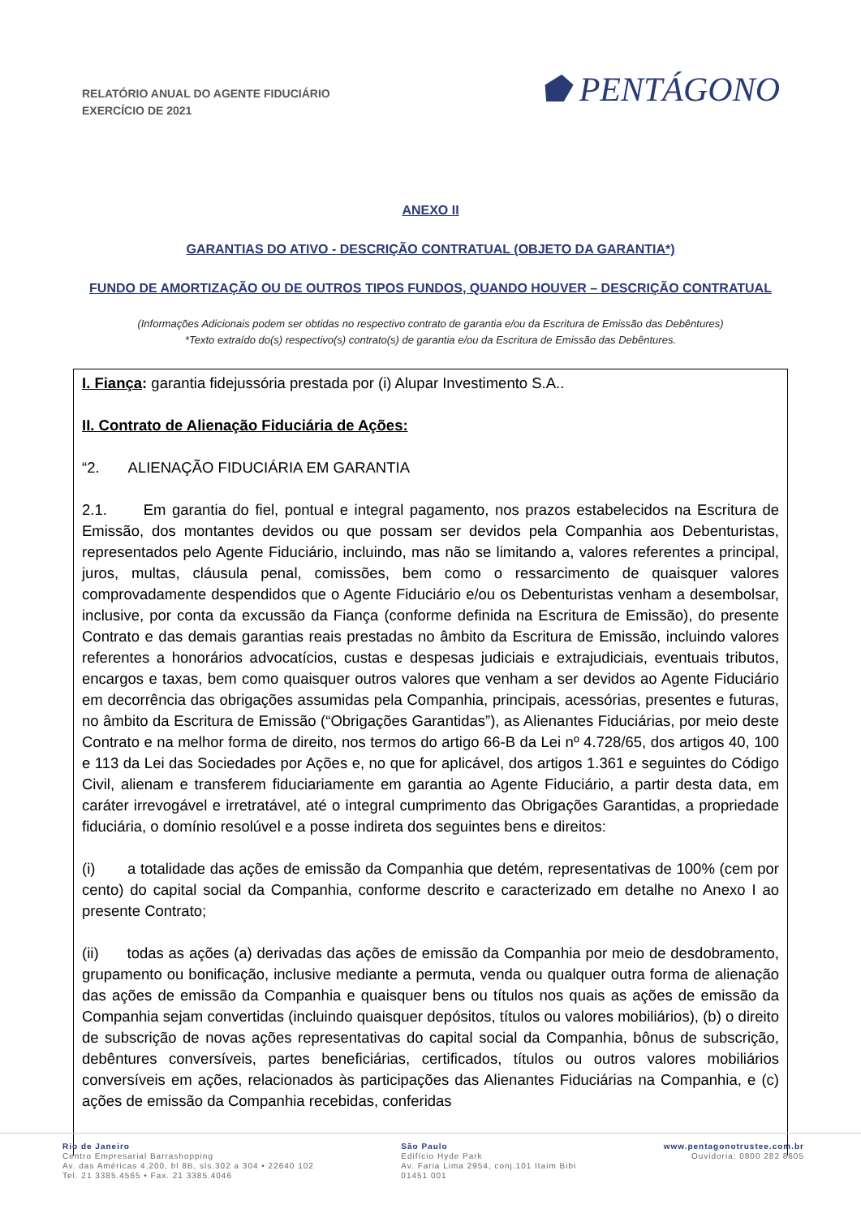RELATÓRIO ANUAL DO AGENTE FIDUCIÁRIO
EXERCÍCIO DE 2021
⬟ PENTÁGONO
ANEXO II
GARANTIAS DO ATIVO - DESCRIÇÃO CONTRATUAL (OBJETO DA GARANTIA*)
FUNDO DE AMORTIZAÇÃO OU DE OUTROS TIPOS FUNDOS, QUANDO HOUVER – DESCRIÇÃO CONTRATUAL
(Informações Adicionais podem ser obtidas no respectivo contrato de garantia e/ou da Escritura de Emissão das Debêntures)
*Texto extraído do(s) respectivo(s) contrato(s) de garantia e/ou da Escritura de Emissão das Debêntures.
I. Fiança: garantia fidejussória prestada por (i) Alupar Investimento S.A..
II. Contrato de Alienação Fiduciária de Ações:
“2. ALIENAÇÃO FIDUCIÁRIA EM GARANTIA
2.1. Em garantia do fiel, pontual e integral pagamento, nos prazos estabelecidos na Escritura de Emissão, dos montantes devidos ou que possam ser devidos pela Companhia aos Debenturistas, representados pelo Agente Fiduciário, incluindo, mas não se limitando a, valores referentes a principal, juros, multas, cláusula penal, comissões, bem como o ressarcimento de quaisquer valores comprovadamente despendidos que o Agente Fiduciário e/ou os Debenturistas venham a desembolsar, inclusive, por conta da excussão da Fiança (conforme definida na Escritura de Emissão), do presente Contrato e das demais garantias reais prestadas no âmbito da Escritura de Emissão, incluindo valores referentes a honorários advocatícios, custas e despesas judiciais e extrajudiciais, eventuais tributos, encargos e taxas, bem como quaisquer outros valores que venham a ser devidos ao Agente Fiduciário em decorrência das obrigações assumidas pela Companhia, principais, acessórias, presentes e futuras, no âmbito da Escritura de Emissão (“Obrigações Garantidas”), as Alienantes Fiduciárias, por meio deste Contrato e na melhor forma de direito, nos termos do artigo 66-B da Lei nº 4.728/65, dos artigos 40, 100 e 113 da Lei das Sociedades por Ações e, no que for aplicável, dos artigos 1.361 e seguintes do Código Civil, alienam e transferem fiduciariamente em garantia ao Agente Fiduciário, a partir desta data, em caráter irrevogável e irretratável, até o integral cumprimento das Obrigações Garantidas, a propriedade fiduciária, o domínio resolúvel e a posse indireta dos seguintes bens e direitos:
(i) a totalidade das ações de emissão da Companhia que detém, representativas de 100% (cem por cento) do capital social da Companhia, conforme descrito e caracterizado em detalhe no Anexo I ao presente Contrato;
(ii) todas as ações (a) derivadas das ações de emissão da Companhia por meio de desdobramento, grupamento ou bonificação, inclusive mediante a permuta, venda ou qualquer outra forma de alienação das ações de emissão da Companhia e quaisquer bens ou títulos nos quais as ações de emissão da Companhia sejam convertidas (incluindo quaisquer depósitos, títulos ou valores mobiliários), (b) o direito de subscrição de novas ações representativas do capital social da Companhia, bônus de subscrição, debêntures conversíveis, partes beneficiárias, certificados, títulos ou outros valores mobiliários conversíveis em ações, relacionados às participações das Alienantes Fiduciárias na Companhia, e (c) ações de emissão da Companhia recebidas, conferidas
Rio de Janeiro
Centro Empresarial Barrashopping
Av. das Américas 4.200, bl 8B, sls.302 a 304 • 22640 102
Tel. 21 3385.4565 • Fax. 21 3385.4046
São Paulo
Edifício Hyde Park
Av. Faria Lima 2954, conj.101 Itaim Bibi
01451 001
www.pentagonotrustee.com.br
Ouvidoria: 0800 282 8605